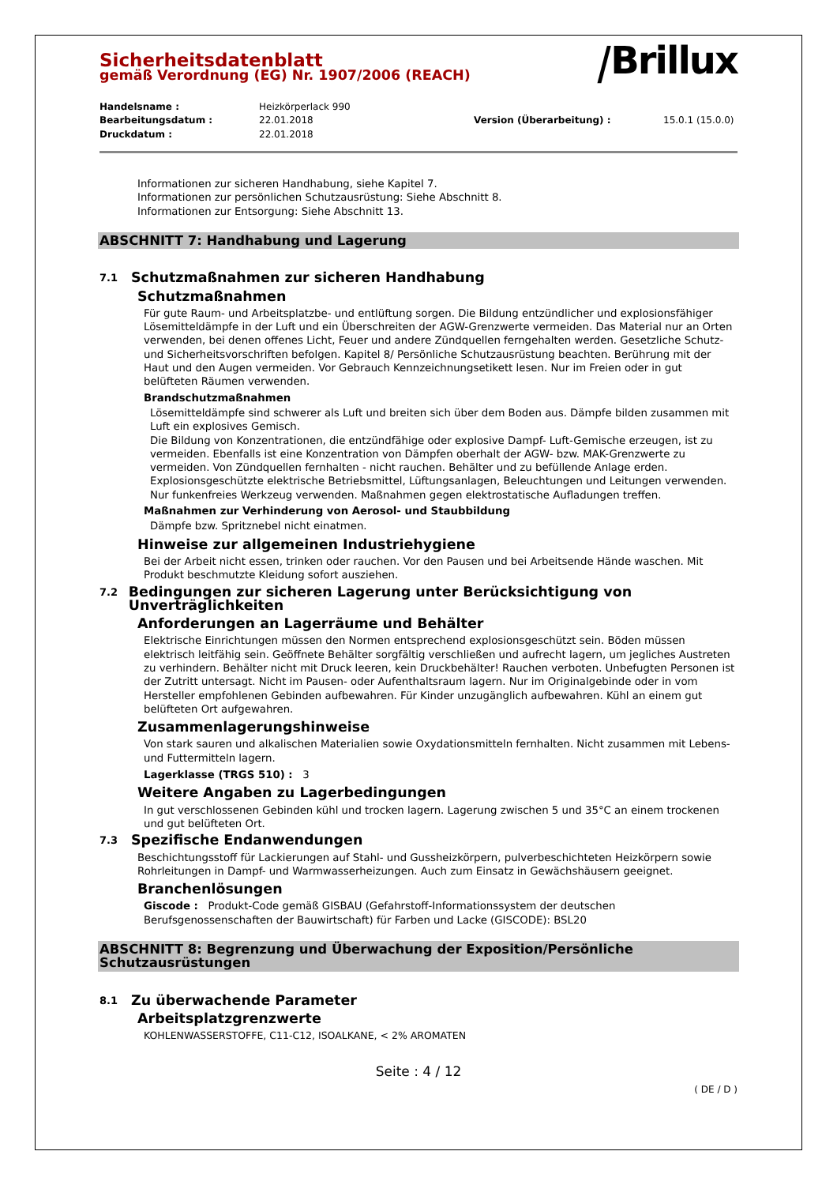⧸Brillux
Sicherheitsdatenblatt
gemäß Verordnung (EG) Nr. 1907/2006 (REACH)
Handelsname : Heizkörperlack 990 Bearbeitungsdatum : 22.01.2018 Version (Überarbeitung) : 15.0.1 (15.0.0) Druckdatum : 22.01.2018
Informationen zur sicheren Handhabung, siehe Kapitel 7.
Informationen zur persönlichen Schutzausrüstung: Siehe Abschnitt 8.
Informationen zur Entsorgung: Siehe Abschnitt 13.
ABSCHNITT 7: Handhabung und Lagerung
7.1 Schutzmaßnahmen zur sicheren Handhabung
Schutzmaßnahmen
Für gute Raum- und Arbeitsplatzbe- und entlüftung sorgen. Die Bildung entzündlicher und explosionsfähiger Lösemitteldämpfe in der Luft und ein Überschreiten der AGW-Grenzwerte vermeiden. Das Material nur an Orten verwenden, bei denen offenes Licht, Feuer und andere Zündquellen ferngehalten werden. Gesetzliche Schutz- und Sicherheitsvorschriften befolgen. Kapitel 8/ Persönliche Schutzausrüstung beachten. Berührung mit der Haut und den Augen vermeiden. Vor Gebrauch Kennzeichnungsetikett lesen. Nur im Freien oder in gut belüfteten Räumen verwenden.
Brandschutzmaßnahmen
Lösemitteldämpfe sind schwerer als Luft und breiten sich über dem Boden aus. Dämpfe bilden zusammen mit Luft ein explosives Gemisch.
Die Bildung von Konzentrationen, die entzündfähige oder explosive Dampf- Luft-Gemische erzeugen, ist zu vermeiden. Ebenfalls ist eine Konzentration von Dämpfen oberhalt der AGW- bzw. MAK-Grenzwerte zu vermeiden. Von Zündquellen fernhalten - nicht rauchen. Behälter und zu befüllende Anlage erden. Explosionsgeschützte elektrische Betriebsmittel, Lüftungsanlagen, Beleuchtungen und Leitungen verwenden. Nur funkenfreies Werkzeug verwenden. Maßnahmen gegen elektrostatische Aufladungen treffen.
Maßnahmen zur Verhinderung von Aerosol- und Staubbildung
Dämpfe bzw. Spritznebel nicht einatmen.
Hinweise zur allgemeinen Industriehygiene
Bei der Arbeit nicht essen, trinken oder rauchen. Vor den Pausen und bei Arbeitsende Hände waschen. Mit Produkt beschmutzte Kleidung sofort ausziehen.
7.2 Bedingungen zur sicheren Lagerung unter Berücksichtigung von Unverträglichkeiten
Anforderungen an Lagerräume und Behälter
Elektrische Einrichtungen müssen den Normen entsprechend explosionsgeschützt sein. Böden müssen elektrisch leitfähig sein. Geöffnete Behälter sorgfältig verschließen und aufrecht lagern, um jegliches Austreten zu verhindern. Behälter nicht mit Druck leeren, kein Druckbehälter! Rauchen verboten. Unbefugten Personen ist der Zutritt untersagt. Nicht im Pausen- oder Aufenthaltsraum lagern. Nur im Originalgebinde oder in vom Hersteller empfohlenen Gebinden aufbewahren. Für Kinder unzugänglich aufbewahren. Kühl an einem gut belüfteten Ort aufgewahren.
Zusammenlagerungshinweise
Von stark sauren und alkalischen Materialien sowie Oxydationsmitteln fernhalten. Nicht zusammen mit Lebens- und Futtermitteln lagern.
Lagerklasse (TRGS 510) : 3
Weitere Angaben zu Lagerbedingungen
In gut verschlossenen Gebinden kühl und trocken lagern. Lagerung zwischen 5 und 35°C an einem trockenen und gut belüfteten Ort.
7.3 Spezifische Endanwendungen
Beschichtungsstoff für Lackierungen auf Stahl- und Gussheizkörpern, pulverbeschichteten Heizkörpern sowie Rohrleitungen in Dampf- und Warmwasserheizungen. Auch zum Einsatz in Gewächshäusern geeignet.
Branchenlösungen
Giscode : Produkt-Code gemäß GISBAU (Gefahrstoff-Informationssystem der deutschen Berufsgenossenschaften der Bauwirtschaft) für Farben und Lacke (GISCODE): BSL20
ABSCHNITT 8: Begrenzung und Überwachung der Exposition/Persönliche Schutzausrüstungen
8.1 Zu überwachende Parameter
Arbeitsplatzgrenzwerte
KOHLENWASSERSTOFFE, C11-C12, ISOALKANE, < 2% AROMATEN
Seite : 4 / 12
( DE / D )